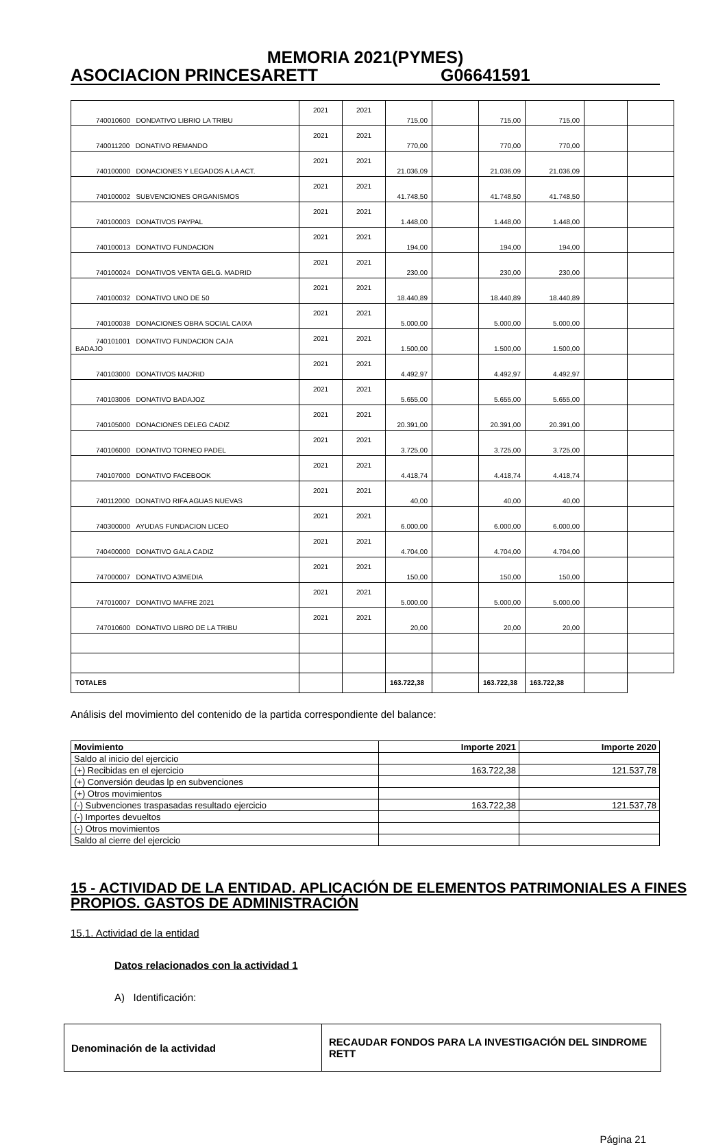MEMORIA 2021(PYMES)
ASOCIACION PRINCESARETT G06641591
| 740010600 DONDATIVO LIBRIO LA TRIBU | 2021 | 2021 | 715,00 | | 715,00 | 715,00 | | |
| 740011200 DONATIVO REMANDO | 2021 | 2021 | 770,00 | | 770,00 | 770,00 | | |
| 740100000 DONACIONES Y LEGADOS A LA ACT. | 2021 | 2021 | 21.036,09 | | 21.036,09 | 21.036,09 | | |
| 740100002 SUBVENCIONES ORGANISMOS | 2021 | 2021 | 41.748,50 | | 41.748,50 | 41.748,50 | | |
| 740100003 DONATIVOS PAYPAL | 2021 | 2021 | 1.448,00 | | 1.448,00 | 1.448,00 | | |
| 740100013 DONATIVO FUNDACION | 2021 | 2021 | 194,00 | | 194,00 | 194,00 | | |
| 740100024 DONATIVOS VENTA GELG. MADRID | 2021 | 2021 | 230,00 | | 230,00 | 230,00 | | |
| 740100032 DONATIVO UNO DE 50 | 2021 | 2021 | 18.440,89 | | 18.440,89 | 18.440,89 | | |
| 740100038 DONACIONES OBRA SOCIAL CAIXA | 2021 | 2021 | 5.000,00 | | 5.000,00 | 5.000,00 | | |
| 740101001 DONATIVO FUNDACION CAJA BADAJO | 2021 | 2021 | 1.500,00 | | 1.500,00 | 1.500,00 | | |
| 740103000 DONATIVOS MADRID | 2021 | 2021 | 4.492,97 | | 4.492,97 | 4.492,97 | | |
| 740103006 DONATIVO BADAJOZ | 2021 | 2021 | 5.655,00 | | 5.655,00 | 5.655,00 | | |
| 740105000 DONACIONES DELEG CADIZ | 2021 | 2021 | 20.391,00 | | 20.391,00 | 20.391,00 | | |
| 740106000 DONATIVO TORNEO PADEL | 2021 | 2021 | 3.725,00 | | 3.725,00 | 3.725,00 | | |
| 740107000 DONATIVO FACEBOOK | 2021 | 2021 | 4.418,74 | | 4.418,74 | 4.418,74 | | |
| 740112000 DONATIVO RIFA AGUAS NUEVAS | 2021 | 2021 | 40,00 | | 40,00 | 40,00 | | |
| 740300000 AYUDAS FUNDACION LICEO | 2021 | 2021 | 6.000,00 | | 6.000,00 | 6.000,00 | | |
| 740400000 DONATIVO GALA CADIZ | 2021 | 2021 | 4.704,00 | | 4.704,00 | 4.704,00 | | |
| 747000007 DONATIVO A3MEDIA | 2021 | 2021 | 150,00 | | 150,00 | 150,00 | | |
| 747010007 DONATIVO MAFRE 2021 | 2021 | 2021 | 5.000,00 | | 5.000,00 | 5.000,00 | | |
| 747010600 DONATIVO LIBRO DE LA TRIBU | 2021 | 2021 | 20,00 | | 20,00 | 20,00 | | |
| TOTALES | | | 163.722,38 | | 163.722,38 | 163.722,38 | | |
Análisis del movimiento del contenido de la partida correspondiente del balance:
| Movimiento | Importe 2021 | Importe 2020 |
| --- | --- | --- |
| Saldo al inicio del ejercicio | | |
| (+) Recibidas en el ejercicio | 163.722,38 | 121.537,78 |
| (+) Conversión deudas lp en subvenciones | | |
| (+) Otros movimientos | | |
| (-) Subvenciones traspasadas resultado ejercicio | 163.722,38 | 121.537,78 |
| (-) Importes devueltos | | |
| (-) Otros movimientos | | |
| Saldo al cierre del ejercicio | | |
15 - ACTIVIDAD DE LA ENTIDAD. APLICACIÓN DE ELEMENTOS PATRIMONIALES A FINES PROPIOS. GASTOS DE ADMINISTRACIÓN
15.1. Actividad de la entidad
Datos relacionados con la actividad 1
A) Identificación:
| Denominación de la actividad | RECAUDAR FONDOS PARA LA INVESTIGACIÓN DEL SINDROME RETT |
Página 21